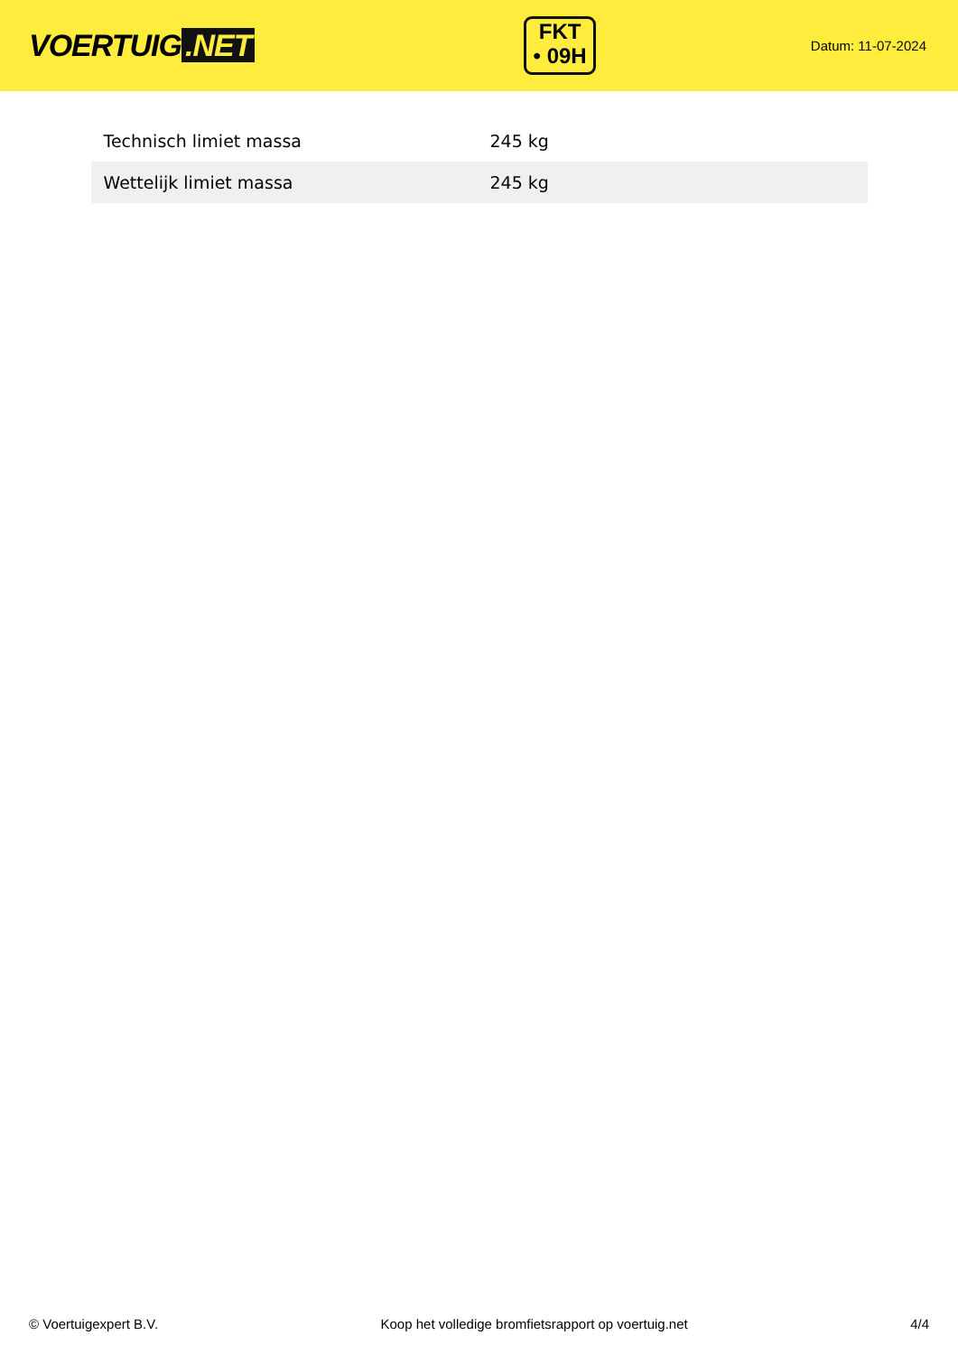VOERTUIG.NET
FKT
• 09H
Datum: 11-07-2024
| Technisch limiet massa | 245 kg |
| Wettelijk limiet massa | 245 kg |
© Voertuigexpert B.V. Koop het volledige bromfietsrapport op voertuig.net 4/4